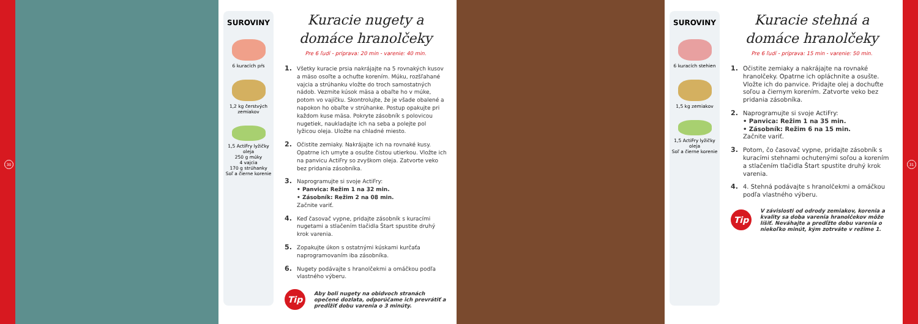30
SUROVINY
6 kuracích pŕs
1,2 kg čerstvých zemiakov
1,5 ActiFry lyžičky oleja
250 g múky
4 vajcia
170 g strúhanky
Soľ a čierne korenie
Kuracie nugety a domáce hranolčeky
Pre 6 ľudí - príprava: 20 min - varenie: 40 min.
1. Všetky kuracie prsia nakrájajte na 5 rovnakých kusov a mäso osoľte a ochuťte korením. Múku, rozšľahané vajcia a strúhanku vložte do troch samostatných nádob. Vezmite kúsok mäsa a obaľte ho v múke, potom vo vajíčku. Skontrolujte, že je všade obalené a napokon ho obaľte v strúhanke. Postup opakujte pri každom kuse mäsa. Pokryte zásobník s polovicou nugetiek, naukladajte ich na seba a polejte pol lyžicou oleja. Uložte na chladné miesto.
2. Očistite zemiaky. Nakrájajte ich na rovnaké kusy. Opatrne ich umyte a osušte čistou utierkou. Vložte ich na panvicu ActiFry so zvyškom oleja. Zatvorte veko bez pridania zásobníka.
3. Naprogramujte si svoje ActiFry:
• Panvica: Režim 1 na 32 min.
• Zásobník: Režim 2 na 08 min.
Začnite variť.
4. Keď časovač vypne, pridajte zásobník s kuracími nugetami a stlačením tlačidla Štart spustite druhý krok varenia.
5. Zopakujte úkon s ostatnými kúskami kurčaťa naprogramovaním iba zásobníka.
6. Nugety podávajte s hranolčekmi a omáčkou podľa vlastného výberu.
Tip
Aby boli nugety na obidvoch stranách opečené dozlata, odporúčame ich prevrátiť a predĺžiť dobu varenia o 3 minúty.
SUROVINY
6 kuracích stehien
1,5 kg zemiakov
1,5 ActiFry lyžičky oleja
Soľ a čierne korenie
Kuracie stehná a domáce hranolčeky
Pre 6 ľudí - príprava: 15 min - varenie: 50 min.
1. Očistite zemiaky a nakrájajte na rovnaké hranolčeky. Opatrne ich opláchnite a osušte. Vložte ich do panvice. Pridajte olej a dochuťte soľou a čiernym korením. Zatvorte veko bez pridania zásobníka.
2. Naprogramujte si svoje ActiFry:
• Panvica: Režim 1 na 35 min.
• Zásobník: Režim 6 na 15 min.
Začnite variť.
3. Potom, čo časovač vypne, pridajte zásobník s kuracími stehnami ochutenými soľou a korením a stlačením tlačidla Štart spustite druhý krok varenia.
4. 4. Stehná podávajte s hranolčekmi a omáčkou podľa vlastného výberu.
Tip
V závislosti od odrody zemiakov, korenia a kvality sa doba varenia hranolčekov môže líšiť. Neváhajte a predĺžte dobu varenia o niekoľko minút, kým zotrváte v režime 1.
31